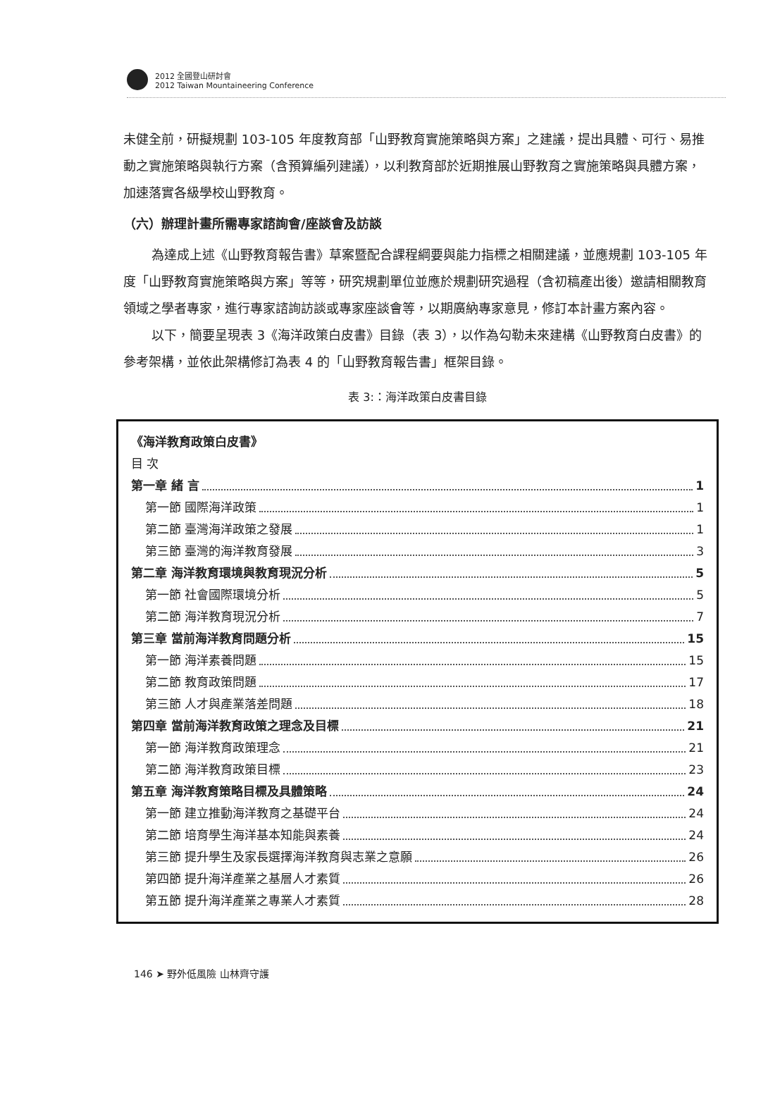2012 全國登山研討會
2012 Taiwan Mountaineering Conference
未健全前，研擬規劃 103-105 年度教育部「山野教育實施策略與方案」之建議，提出具體、可行、易推動之實施策略與執行方案（含預算編列建議），以利教育部於近期推展山野教育之實施策略與具體方案，加速落實各級學校山野教育。
（六）辦理計畫所需專家諮詢會/座談會及訪談
為達成上述《山野教育報告書》草案暨配合課程綱要與能力指標之相關建議，並應規劃 103-105 年度「山野教育實施策略與方案」等等，研究規劃單位並應於規劃研究過程（含初稿產出後）邀請相關教育領域之學者專家，進行專家諮詢訪談或專家座談會等，以期廣納專家意見，修訂本計畫方案內容。
以下，簡要呈現表 3《海洋政策白皮書》目錄（表 3），以作為勾勒未來建構《山野教育白皮書》的參考架構，並依此架構修訂為表 4 的「山野教育報告書」框架目錄。
表 3:：海洋政策白皮書目錄
《海洋教育政策白皮書》
目 次
第一章 緒 言 1
第一節 國際海洋政策 1
第二節 臺灣海洋政策之發展 1
第三節 臺灣的海洋教育發展 3
第二章 海洋教育環境與教育現況分析 5
第一節 社會國際環境分析 5
第二節 海洋教育現況分析 7
第三章 當前海洋教育問題分析 15
第一節 海洋素養問題 15
第二節 教育政策問題 17
第三節 人才與產業落差問題 18
第四章 當前海洋教育政策之理念及目標 21
第一節 海洋教育政策理念 21
第二節 海洋教育政策目標 23
第五章 海洋教育策略目標及具體策略 24
第一節 建立推動海洋教育之基礎平台 24
第二節 培育學生海洋基本知能與素養 24
第三節 提升學生及家長選擇海洋教育與志業之意願 26
第四節 提升海洋產業之基層人才素質 26
第五節 提升海洋產業之專業人才素質 28
146 ➤ 野外低風險 山林齊守護